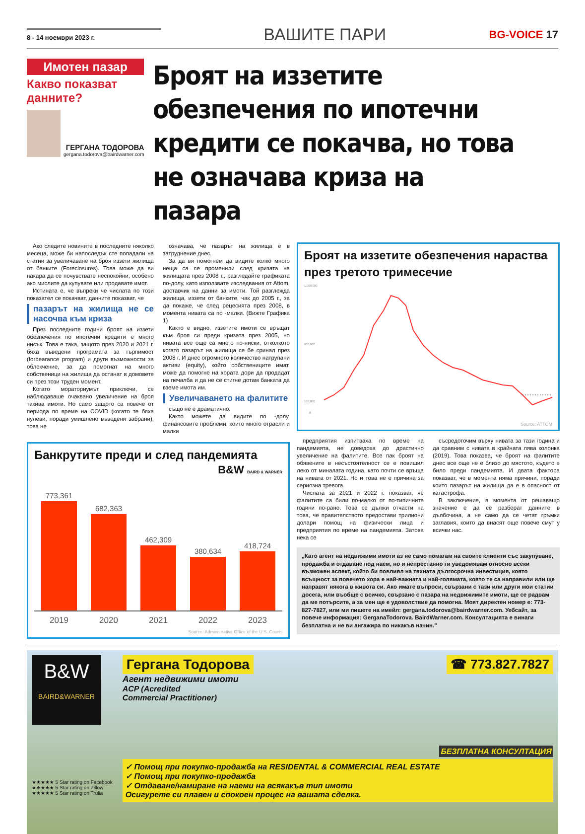8 - 14 ноември 2023 г.
ВАШИТЕ ПАРИ
BG-VOICE 17
Имотен пазар
Какво показват данните?
ГЕРГАНА ТОДОРОВА
gergana.todorova@bairdwarner.com
Броят на иззетите обезпечения по ипотечни кредити се покачва, но това не означава криза на пазара
Ако следите новините в последните няколко месеца, може би напоследък сте попадали на статии за увеличаване на броя иззети жилища от банките (Foreclosures). Това може да ви накара да се почувствате неспокойни, особено ако мислите да купувате или продавате имот.
Истината е, че въпреки че числата по този показател се покачват, данните показват, че
пазарът на жилища не се насочва към криза
През последните години броят на иззети обезпечения по ипотечни кредити е много нисък. Това е така, защото през 2020 и 2021 г. бяха въведени програмата за търпимост (forbearance program) и други възможности за облекчение, за да помогнат на много собственици на жилища да останат в домовете си през този труден момент.
Когато мораториумът приключи, се наблюдаваше очаквано увеличение на броя такива имоти. Но само защото са повече от периода по време на COVID (когато те бяха нулеви, поради умишлено въведени забрани), това не
означава, че пазарът на жилища е в затруднение днес.
За да ви помогнем да видите колко много неща са се променили след кризата на жилищата през 2008 г., разгледайте графиката по-долу, като използвате изследвания от Attom, доставчик на данни за имоти. Той разглежда жилища, иззети от банките, чак до 2005 г., за да покаже, че след рецесията през 2008, в момента нивата са по -малки. (Вижте Графика 1)
Както е видно, иззетите имоти се връщат към броя си преди кризата през 2005, но нивата все още са много по-ниски, отколкото когато пазарът на жилища се бе сринал през 2008 г. И днес огромното количество натрупани активи (equity), който собствениците имат, може да помогне на хората дори да продадат на печалба и да не се стигне дотам банката да вземе имота им.
Увеличаването на фалитите
също не е драматично.
Както можете да видите по -долу, финансовите проблеми, които много отрасли и малки
Банкрутите преди и след пандемията
B&W BAIRD & WARNER
773,361
682,363
462,309
380,634
418,724
2019 2020 2021 2022 2023
Source: Administrative Office of the U.S. Courts
Броят на иззетите обезпечения нараства през третото тримесечие
1,000,000
600,000
100,000
0
Source: ATTOM
предприятия изпитваха по време на пандемията, не доведоха до драстично увеличение на фалитите. Все пак броят на обявените в несъстоятелност се е повишил леко от миналата година, като почти се връща на нивата от 2021. Но и това не е причина за сериозна тревога.
Числата за 2021 и 2022 г. показват, че фалитите са били по-малко от по-типичните години по-рано. Това се дължи отчасти на това, че правителството предостави трилиони долари помощ на физически лица и предприятия по време на пандемията. Затова нека се
съсредоточим върху нивата за тази година и да сравним с нивата в крайната лява колонка (2019). Това показва, че броят на фалитите днес все още не е близо до мястото, където е било преди пандемията. И двата фактора показват, че в момента няма причини, поради които пазарът на жилища да е в опасност от катастрофа.
В заключение, в момента от решаващо значение е да се разберат данните в дълбочина, а не само да се четат гръмки заглавия, които да внасят още повече смут у всички нас.
„Като агент на недвижими имоти аз не само помагам на своите клиенти със закупуване, продажба и отдаване под наем, но и непрестанно ги уведомявам относно всеки възможен аспект, който би повлиял на тяхната дългосрочна инвестиция, която всъщност за повечето хора е най-важната и най-голямата, която те са направили или ще направят някога в живота си. Ако имате въпроси, свързани с тази или други мои статии досега, или въобще с всичко, свързано с пазара на недвижимите имоти, ще се радвам да ме потърсите, а за мен ще е удоволствие да помогна. Моят директен номер е: 773-827-7827, или ми пишете на имейл: gergana.todorova@bairdwarner.com. Уебсайт, за повече информация: GerganaTodorova. BairdWarner.com. Консултацията е винаги безплатна и не ви ангажира по никакъв начин."
B&W
BAIRD&WARNER
★★★★★ 5 Star rating on Facebook
★★★★★ 5 Star rating on Zillow
★★★★★ 5 Star rating on Trulia
Гергана Тодорова ☎ 773.827.7827
Агент недвижими имоти
ACP (Acredited
Commercial Practitioner)
БЕЗПЛАТНА КОНСУЛТАЦИЯ
✓ Помощ при покупко-продажба на RESIDENTAL & COMMERCIAL REAL ESTATE
✓ Помощ при покупко-продажба
✓ Отдаване/намиране на наеми на всякакъв тип имоти
Осигурете си плавен и спокоен процес на вашата сделка.